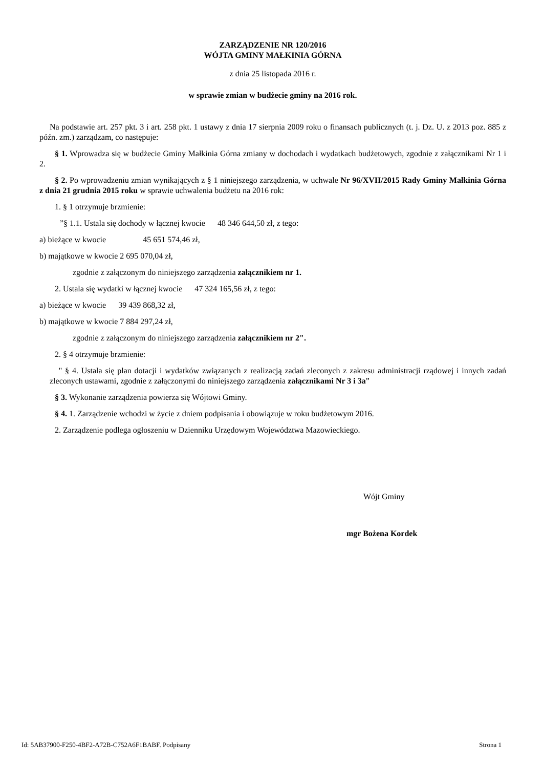ZARZĄDZENIE NR 120/2016
WÓJTA GMINY MAŁKINIA GÓRNA
z dnia 25 listopada 2016 r.
w sprawie zmian w budżecie gminy na 2016 rok.
Na podstawie art. 257 pkt. 3 i art. 258 pkt. 1 ustawy z dnia 17 sierpnia 2009 roku o finansach publicznych (t. j. Dz. U. z 2013 poz. 885 z późn. zm.) zarządzam, co następuje:
§ 1. Wprowadza się w budżecie Gminy Małkinia Górna zmiany w dochodach i wydatkach budżetowych, zgodnie z załącznikami Nr 1 i 2.
§ 2. Po wprowadzeniu zmian wynikających z § 1 niniejszego zarządzenia, w uchwale Nr 96/XVII/2015 Rady Gminy Małkinia Górna z dnia 21 grudnia 2015 roku w sprawie uchwalenia budżetu na 2016 rok:
1. § 1 otrzymuje brzmienie:
”§ 1.1. Ustala się dochody w łącznej kwocie 48 346 644,50 zł, z tego:
a) bieżące w kwocie 45 651 574,46 zł,
b) majątkowe w kwocie 2 695 070,04 zł,
zgodnie z załączonym do niniejszego zarządzenia załącznikiem nr 1.
2. Ustala się wydatki w łącznej kwocie 47 324 165,56 zł, z tego:
a) bieżące w kwocie 39 439 868,32 zł,
b) majątkowe w kwocie 7 884 297,24 zł,
zgodnie z załączonym do niniejszego zarządzenia załącznikiem nr 2".
2. § 4 otrzymuje brzmienie:
" § 4. Ustala się plan dotacji i wydatków związanych z realizacją zadań zleconych z zakresu administracji rządowej i innych zadań zleconych ustawami, zgodnie z załączonymi do niniejszego zarządzenia załącznikami Nr 3 i 3a”
§ 3. Wykonanie zarządzenia powierza się Wójtowi Gminy.
§ 4. 1. Zarządzenie wchodzi w życie z dniem podpisania i obowiązuje w roku budżetowym 2016.
2. Zarządzenie podlega ogłoszeniu w Dzienniku Urzędowym Województwa Mazowieckiego.
Wójt Gminy
mgr Bożena Kordek
Id: 5AB37900-F250-4BF2-A72B-C752A6F1BABF. Podpisany Strona 1